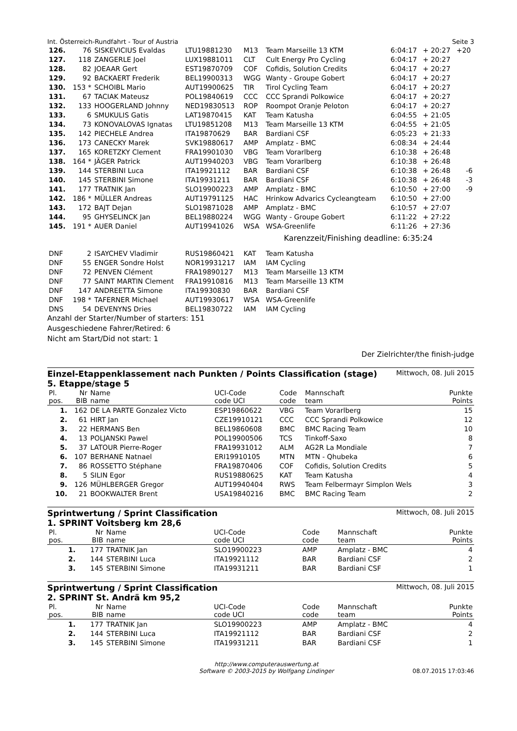Int. Österreich-Rundfahrt - Tour of Austria Seite 3
| 126. | 76 | SISKEVICIUS Evaldas | LTU19881230 | M13 | Team Marseille 13 KTM | 6:04:17 | + 20:27 | +20 |
| 127. | 118 | ZANGERLE Joel | LUX19881011 | CLT | Cult Energy Pro Cycling | 6:04:17 | + 20:27 | |
| 128. | 82 | JOEAAR Gert | EST19870709 | COF | Cofidis, Solution Credits | 6:04:17 | + 20:27 | |
| 129. | 92 | BACKAERT Frederik | BEL19900313 | WGG | Wanty - Groupe Gobert | 6:04:17 | + 20:27 | |
| 130. | 153 * | SCHOIBL Mario | AUT19900625 | TIR | Tirol Cycling Team | 6:04:17 | + 20:27 | |
| 131. | 67 | TACIAK Mateusz | POL19840619 | CCC | CCC Sprandi Polkowice | 6:04:17 | + 20:27 | |
| 132. | 133 | HOOGERLAND Johnny | NED19830513 | ROP | Roompot Oranje Peloton | 6:04:17 | + 20:27 | |
| 133. | 6 | SMUKULIS Gatis | LAT19870415 | KAT | Team Katusha | 6:04:55 | + 21:05 | |
| 134. | 73 | KONOVALOVAS Ignatas | LTU19851208 | M13 | Team Marseille 13 KTM | 6:04:55 | + 21:05 | |
| 135. | 142 | PIECHELE Andrea | ITA19870629 | BAR | Bardiani CSF | 6:05:23 | + 21:33 | |
| 136. | 173 | CANECKY Marek | SVK19880617 | AMP | Amplatz - BMC | 6:08:34 | + 24:44 | |
| 137. | 165 | KORETZKY Clement | FRA19901030 | VBG | Team Vorarlberg | 6:10:38 | + 26:48 | |
| 138. | 164 * | JÄGER Patrick | AUT19940203 | VBG | Team Vorarlberg | 6:10:38 | + 26:48 | |
| 139. | 144 | STERBINI Luca | ITA19921112 | BAR | Bardiani CSF | 6:10:38 | + 26:48 | -6 |
| 140. | 145 | STERBINI Simone | ITA19931211 | BAR | Bardiani CSF | 6:10:38 | + 26:48 | -3 |
| 141. | 177 | TRATNIK Jan | SLO19900223 | AMP | Amplatz - BMC | 6:10:50 | + 27:00 | -9 |
| 142. | 186 * | MÜLLER Andreas | AUT19791125 | HAC | Hrinkow Advarics Cycleangteam | 6:10:50 | + 27:00 | |
| 143. | 172 | BAJT Dejan | SLO19871028 | AMP | Amplatz - BMC | 6:10:57 | + 27:07 | |
| 144. | 95 | GHYSELINCK Jan | BEL19880224 | WGG | Wanty - Groupe Gobert | 6:11:22 | + 27:22 | |
| 145. | 191 * | AUER Daniel | AUT19941026 | WSA | WSA-Greenlife | 6:11:26 | + 27:36 | |
| | | | | | Karenzzeit/Finishing deadline: 6:35:24 | | | |
| DNF | 2 | ISAYCHEV Vladimir | RUS19860421 | KAT | Team Katusha | | | |
| DNF | 55 | ENGER Sondre Holst | NOR19931217 | IAM | IAM Cycling | | | |
| DNF | 72 | PENVEN Clément | FRA19890127 | M13 | Team Marseille 13 KTM | | | |
| DNF | 77 | SAINT MARTIN Clement | FRA19910816 | M13 | Team Marseille 13 KTM | | | |
| DNF | 147 | ANDREETTA Simone | ITA19930830 | BAR | Bardiani CSF | | | |
| DNF | 198 * | TAFERNER Michael | AUT19930617 | WSA | WSA-Greenlife | | | |
| DNS | 54 | DEVENYNS Dries | BEL19830722 | IAM | IAM Cycling | | | |
Anzahl der Starter/Number of starters: 151
Ausgeschiedene Fahrer/Retired: 6
Nicht am Start/Did not start: 1
Der Zielrichter/the finish-judge
Einzel-Etappenklassement nach Punkten / Points Classification (stage)
5. Etappe/stage 5 Mittwoch, 08. Juli 2015
| Pl. pos. | Nr BIB | Name name | UCI-Code code UCI | Code code | Mannschaft team | Punkte Points |
| --- | --- | --- | --- | --- | --- | --- |
| 1. | 162 | DE LA PARTE Gonzalez Victo | ESP19860622 | VBG | Team Vorarlberg | 15 |
| 2. | 61 | HIRT Jan | CZE19910121 | CCC | CCC Sprandi Polkowice | 12 |
| 3. | 22 | HERMANS Ben | BEL19860608 | BMC | BMC Racing Team | 10 |
| 4. | 13 | POLJANSKI Pawel | POL19900506 | TCS | Tinkoff-Saxo | 8 |
| 5. | 37 | LATOUR Pierre-Roger | FRA19931012 | ALM | AG2R La Mondiale | 7 |
| 6. | 107 | BERHANE Natnael | ERI19910105 | MTN | MTN - Qhubeka | 6 |
| 7. | 86 | ROSSETTO Stéphane | FRA19870406 | COF | Cofidis, Solution Credits | 5 |
| 8. | 5 | SILIN Egor | RUS19880625 | KAT | Team Katusha | 4 |
| 9. | 126 | MÜHLBERGER Gregor | AUT19940404 | RWS | Team Felbermayr Simplon Wels | 3 |
| 10. | 21 | BOOKWALTER Brent | USA19840216 | BMC | BMC Racing Team | 2 |
Sprintwertung / Sprint Classification
1. SPRINT Voitsberg km 28,6 Mittwoch, 08. Juli 2015
| Pl. pos. | Nr BIB | Name name | UCI-Code code UCI | Code code | Mannschaft team | Punkte Points |
| --- | --- | --- | --- | --- | --- | --- |
| 1. | 177 | TRATNIK Jan | SLO19900223 | AMP | Amplatz - BMC | 4 |
| 2. | 144 | STERBINI Luca | ITA19921112 | BAR | Bardiani CSF | 2 |
| 3. | 145 | STERBINI Simone | ITA19931211 | BAR | Bardiani CSF | 1 |
Sprintwertung / Sprint Classification
2. SPRINT St. Andrä km 95,2 Mittwoch, 08. Juli 2015
| Pl. pos. | Nr BIB | Name name | UCI-Code code UCI | Code code | Mannschaft team | Punkte Points |
| --- | --- | --- | --- | --- | --- | --- |
| 1. | 177 | TRATNIK Jan | SLO19900223 | AMP | Amplatz - BMC | 4 |
| 2. | 144 | STERBINI Luca | ITA19921112 | BAR | Bardiani CSF | 2 |
| 3. | 145 | STERBINI Simone | ITA19931211 | BAR | Bardiani CSF | 1 |
http://www.computerauswertung.at
Software © 2003-2015 by Wolfgang Lindinger 08.07.2015 17:03:46